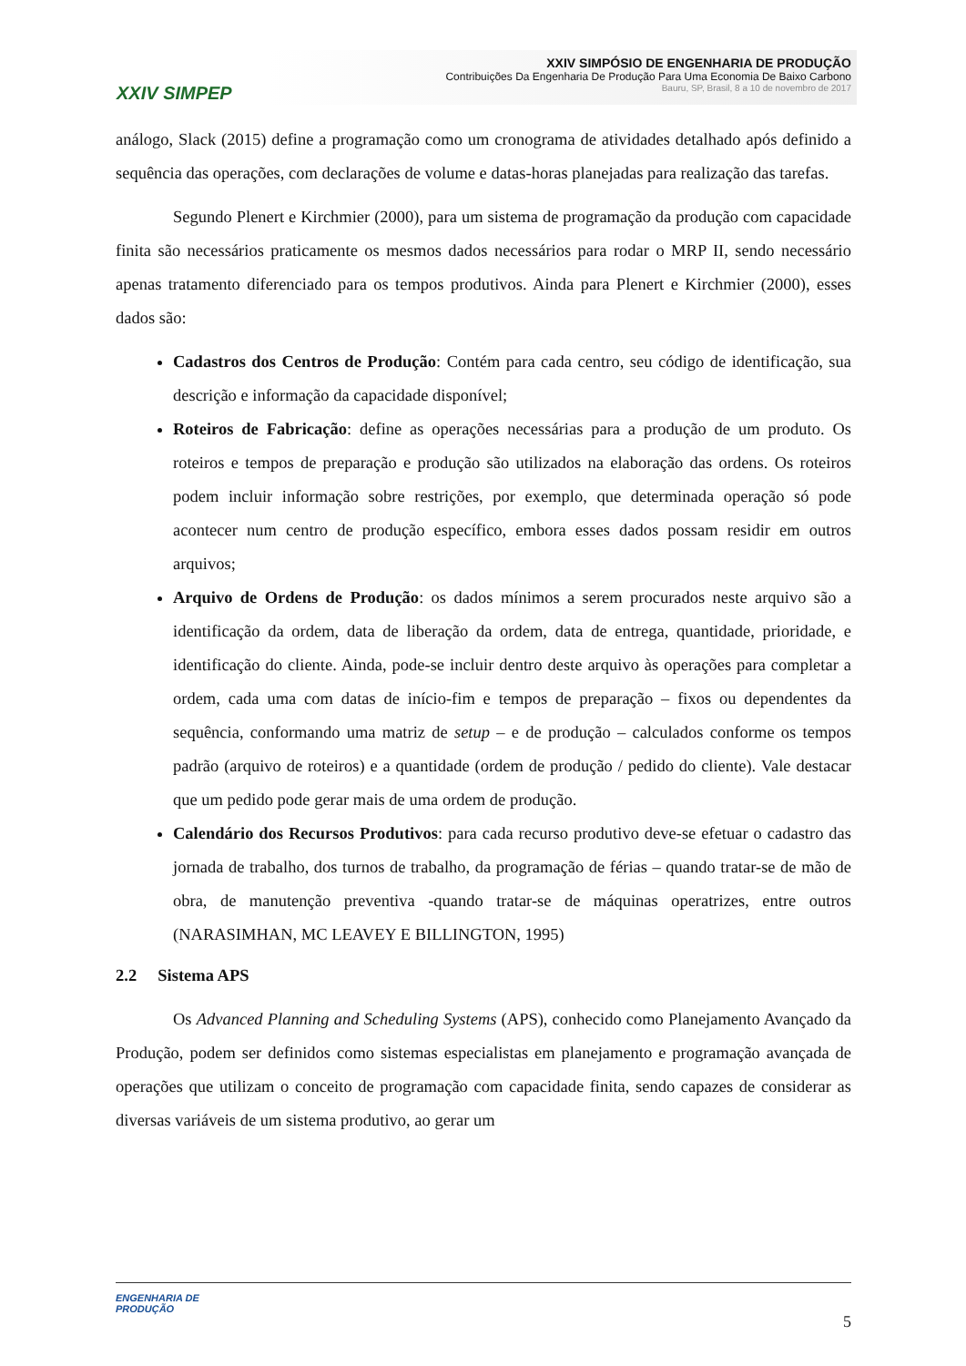XXIV SIMPEP
XXIV SIMPÓSIO DE ENGENHARIA DE PRODUÇÃO
Contribuições Da Engenharia De Produção Para Uma Economia De Baixo Carbono
Bauru, SP, Brasil, 8 a 10 de novembro de 2017
análogo, Slack (2015) define a programação como um cronograma de atividades detalhado após definido a sequência das operações, com declarações de volume e datas-horas planejadas para realização das tarefas.
Segundo Plenert e Kirchmier (2000), para um sistema de programação da produção com capacidade finita são necessários praticamente os mesmos dados necessários para rodar o MRP II, sendo necessário apenas tratamento diferenciado para os tempos produtivos. Ainda para Plenert e Kirchmier (2000), esses dados são:
Cadastros dos Centros de Produção: Contém para cada centro, seu código de identificação, sua descrição e informação da capacidade disponível;
Roteiros de Fabricação: define as operações necessárias para a produção de um produto. Os roteiros e tempos de preparação e produção são utilizados na elaboração das ordens. Os roteiros podem incluir informação sobre restrições, por exemplo, que determinada operação só pode acontecer num centro de produção específico, embora esses dados possam residir em outros arquivos;
Arquivo de Ordens de Produção: os dados mínimos a serem procurados neste arquivo são a identificação da ordem, data de liberação da ordem, data de entrega, quantidade, prioridade, e identificação do cliente. Ainda, pode-se incluir dentro deste arquivo às operações para completar a ordem, cada uma com datas de início-fim e tempos de preparação – fixos ou dependentes da sequência, conformando uma matriz de setup – e de produção – calculados conforme os tempos padrão (arquivo de roteiros) e a quantidade (ordem de produção / pedido do cliente). Vale destacar que um pedido pode gerar mais de uma ordem de produção.
Calendário dos Recursos Produtivos: para cada recurso produtivo deve-se efetuar o cadastro das jornada de trabalho, dos turnos de trabalho, da programação de férias – quando tratar-se de mão de obra, de manutenção preventiva -quando tratar-se de máquinas operatrizes, entre outros (NARASIMHAN, MC LEAVEY E BILLINGTON, 1995)
2.2 Sistema APS
Os Advanced Planning and Scheduling Systems (APS), conhecido como Planejamento Avançado da Produção, podem ser definidos como sistemas especialistas em planejamento e programação avançada de operações que utilizam o conceito de programação com capacidade finita, sendo capazes de considerar as diversas variáveis de um sistema produtivo, ao gerar um
ENGENHARIA DE
PRODUÇÃO
5